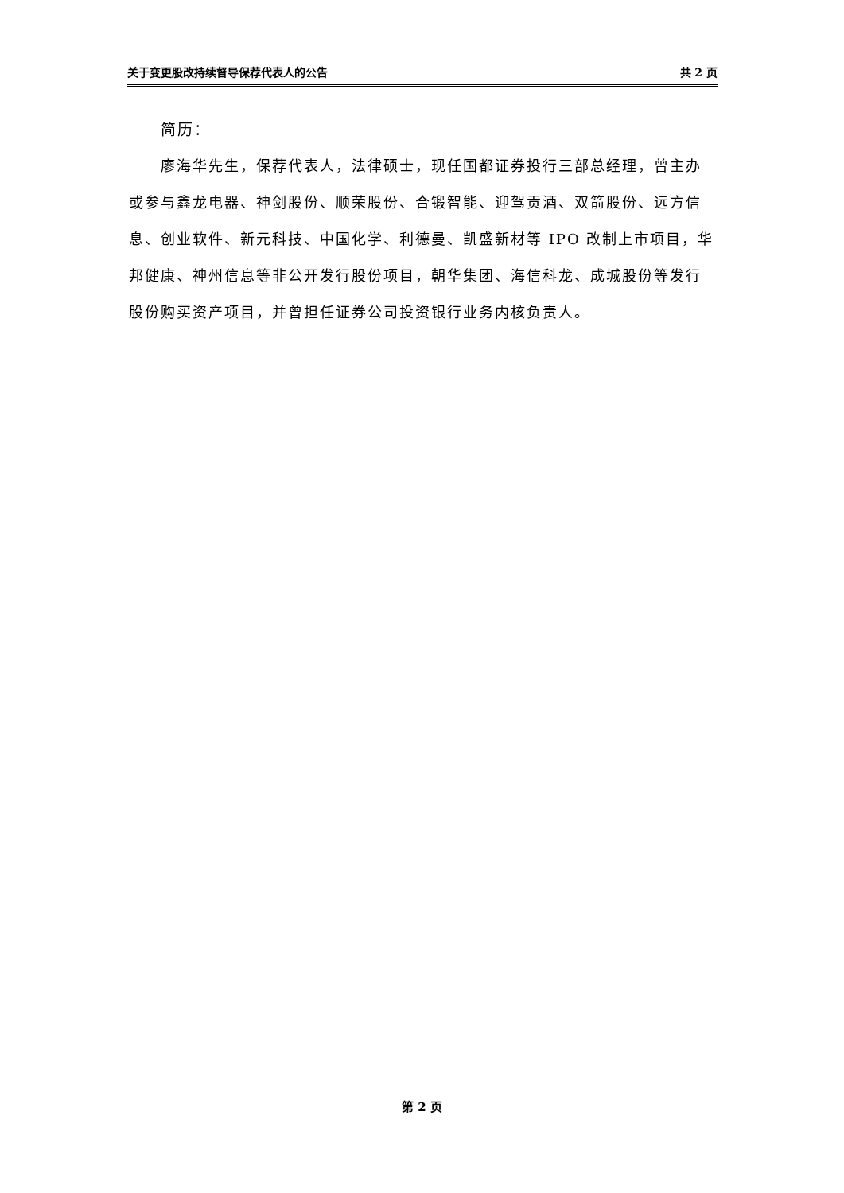关于变更股改持续督导保荐代表人的公告 共 2 页
简历：
廖海华先生，保荐代表人，法律硕士，现任国都证券投行三部总经理，曾主办或参与鑫龙电器、神剑股份、顺荣股份、合锻智能、迎驾贡酒、双箭股份、远方信息、创业软件、新元科技、中国化学、利德曼、凯盛新材等 IPO 改制上市项目，华邦健康、神州信息等非公开发行股份项目，朝华集团、海信科龙、成城股份等发行股份购买资产项目，并曾担任证券公司投资银行业务内核负责人。
第 2 页